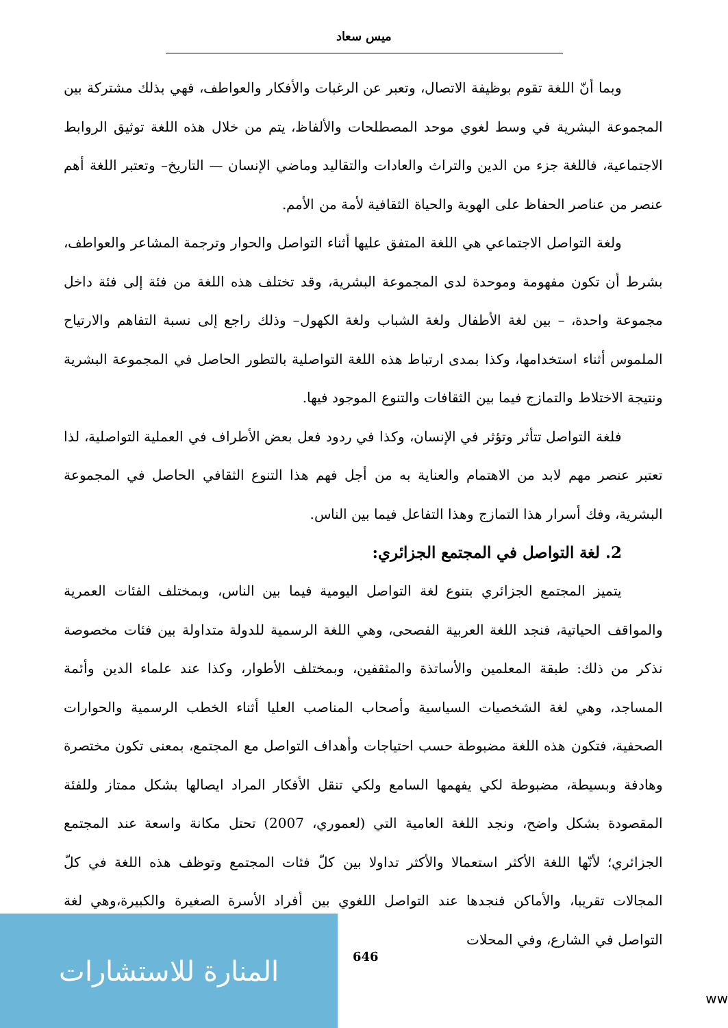ميس سعاد
وبما أنّ اللغة تقوم بوظيفة الاتصال، وتعبر عن الرغبات والأفكار والعواطف، فهي بذلك مشتركة بين المجموعة البشرية في وسط لغوي موحد المصطلحات والألفاظ، يتم من خلال هذه اللغة توثيق الروابط الاجتماعية، فاللغة جزء من الدين والتراث والعادات والتقاليد وماضي الإنسان — التاريخ– وتعتبر اللغة أهم عنصر من عناصر الحفاظ على الهوية والحياة الثقافية لأمة من الأمم.
ولغة التواصل الاجتماعي هي اللغة المتفق عليها أثناء التواصل والحوار وترجمة المشاعر والعواطف، بشرط أن تكون مفهومة وموحدة لدى المجموعة البشرية، وقد تختلف هذه اللغة من فئة إلى فئة داخل مجموعة واحدة، – بين لغة الأطفال ولغة الشباب ولغة الكهول– وذلك راجع إلى نسبة التفاهم والارتياح الملموس أثناء استخدامها، وكذا بمدى ارتباط هذه اللغة التواصلية بالتطور الحاصل في المجموعة البشرية ونتيجة الاختلاط والتمازج فيما بين الثقافات والتنوع الموجود فيها.
فلغة التواصل تتأثر وتؤثر في الإنسان، وكذا في ردود فعل بعض الأطراف في العملية التواصلية، لذا تعتبر عنصر مهم لابد من الاهتمام والعناية به من أجل فهم هذا التنوع الثقافي الحاصل في المجموعة البشرية، وفك أسرار هذا التمازج وهذا التفاعل فيما بين الناس.
2. لغة التواصل في المجتمع الجزائري:
يتميز المجتمع الجزائري بتنوع لغة التواصل اليومية فيما بين الناس، وبمختلف الفئات العمرية والمواقف الحياتية، فنجد اللغة العربية الفصحى، وهي اللغة الرسمية للدولة متداولة بين فئات مخصوصة نذكر من ذلك: طبقة المعلمين والأساتذة والمثقفين، وبمختلف الأطوار، وكذا عند علماء الدين وأئمة المساجد، وهي لغة الشخصيات السياسية وأصحاب المناصب العليا أثناء الخطب الرسمية والحوارات الصحفية، فتكون هذه اللغة مضبوطة حسب احتياجات وأهداف التواصل مع المجتمع، بمعنى تكون مختصرة وهادفة وبسيطة، مضبوطة لكي يفهمها السامع ولكي تنقل الأفكار المراد ايصالها بشكل ممتاز وللفئة المقصودة بشكل واضح، ونجد اللغة العامية التي (لعموري، 2007) تحتل مكانة واسعة عند المجتمع الجزائري؛ لأنّها اللغة الأكثر استعمالا والأكثر تداولا بين كلّ فئات المجتمع وتوظف هذه اللغة في كلّ المجالات تقريبا، والأماكن فنجدها عند التواصل اللغوي بين أفراد الأسرة الصغيرة والكبيرة،وهي لغة التواصل في الشارع، وفي المحلات
المنارة للاستشارات
646
ww